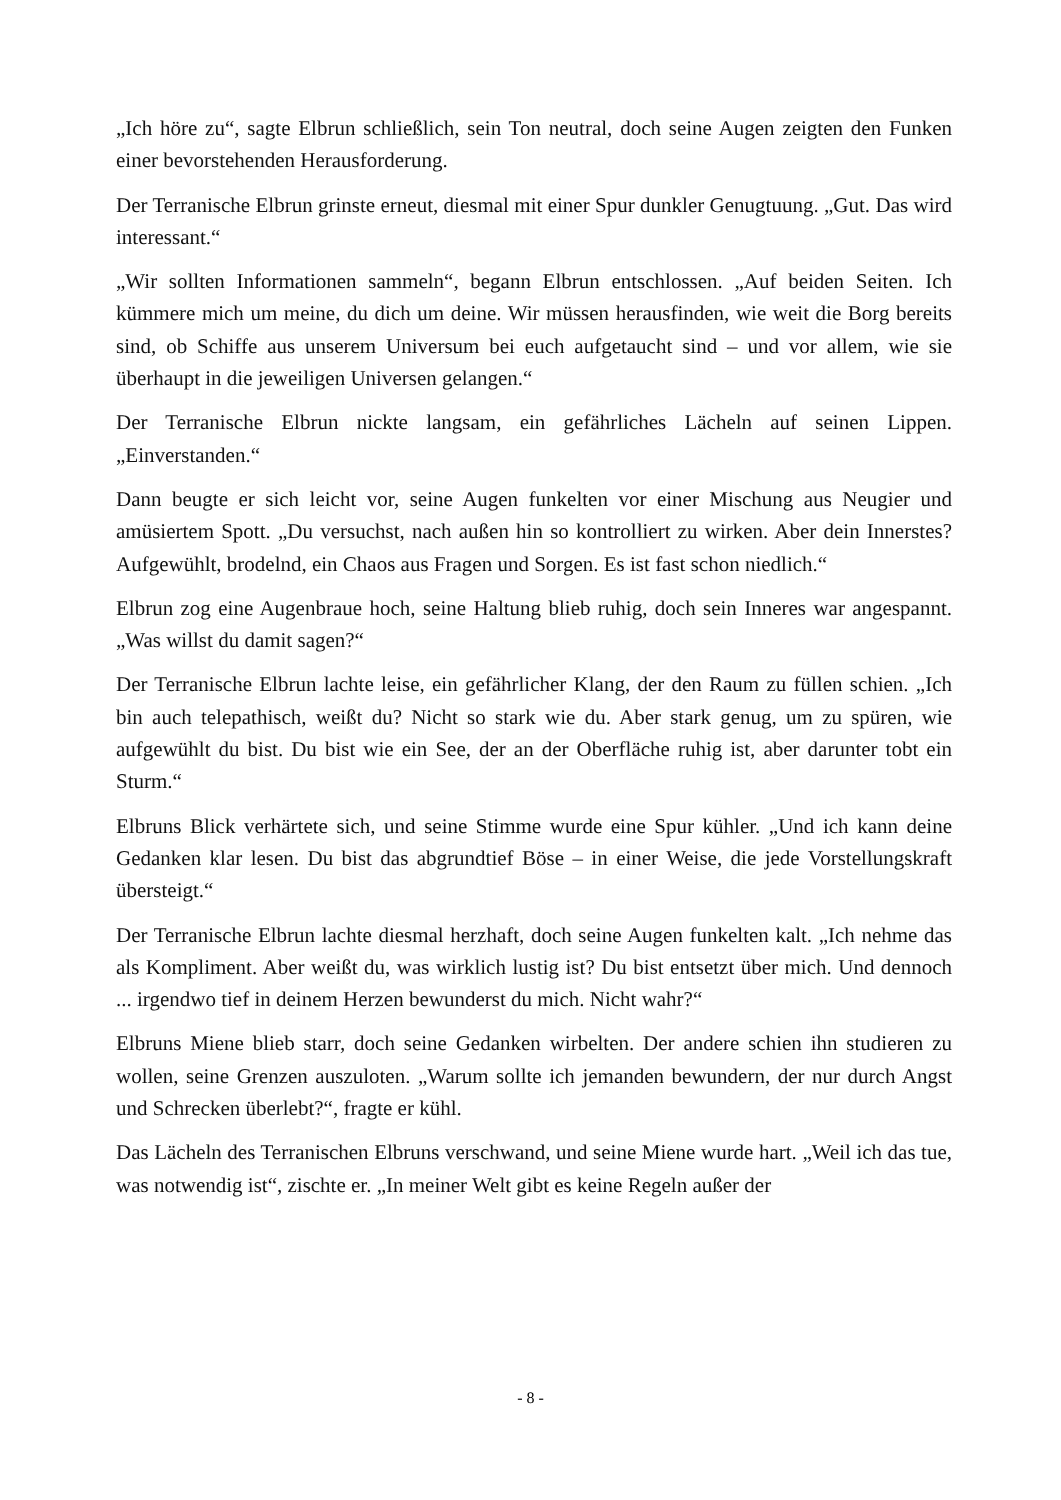„Ich höre zu“, sagte Elbrun schließlich, sein Ton neutral, doch seine Augen zeigten den Funken einer bevorstehenden Herausforderung.
Der Terranische Elbrun grinste erneut, diesmal mit einer Spur dunkler Genugtuung. „Gut. Das wird interessant.“
„Wir sollten Informationen sammeln“, begann Elbrun entschlossen. „Auf beiden Seiten. Ich kümmere mich um meine, du dich um deine. Wir müssen herausfinden, wie weit die Borg bereits sind, ob Schiffe aus unserem Universum bei euch aufgetaucht sind – und vor allem, wie sie überhaupt in die jeweiligen Universen gelangen.“
Der Terranische Elbrun nickte langsam, ein gefährliches Lächeln auf seinen Lippen. „Einverstanden.“
Dann beugte er sich leicht vor, seine Augen funkelten vor einer Mischung aus Neugier und amüsiertem Spott. „Du versuchst, nach außen hin so kontrolliert zu wirken. Aber dein Innerstes? Aufgewühlt, brodelnd, ein Chaos aus Fragen und Sorgen. Es ist fast schon niedlich.“
Elbrun zog eine Augenbraue hoch, seine Haltung blieb ruhig, doch sein Inneres war angespannt. „Was willst du damit sagen?“
Der Terranische Elbrun lachte leise, ein gefährlicher Klang, der den Raum zu füllen schien. „Ich bin auch telepathisch, weißt du? Nicht so stark wie du. Aber stark genug, um zu spüren, wie aufgewühlt du bist. Du bist wie ein See, der an der Oberfläche ruhig ist, aber darunter tobt ein Sturm.“
Elbruns Blick verhärtete sich, und seine Stimme wurde eine Spur kühler. „Und ich kann deine Gedanken klar lesen. Du bist das abgrundtief Böse – in einer Weise, die jede Vorstellungskraft übersteigt.“
Der Terranische Elbrun lachte diesmal herzhaft, doch seine Augen funkelten kalt. „Ich nehme das als Kompliment. Aber weißt du, was wirklich lustig ist? Du bist entsetzt über mich. Und dennoch ... irgendwo tief in deinem Herzen bewunderst du mich. Nicht wahr?“
Elbruns Miene blieb starr, doch seine Gedanken wirbelten. Der andere schien ihn studieren zu wollen, seine Grenzen auszuloten. „Warum sollte ich jemanden bewundern, der nur durch Angst und Schrecken überlebt?“, fragte er kühl.
Das Lächeln des Terranischen Elbruns verschwand, und seine Miene wurde hart. „Weil ich das tue, was notwendig ist“, zischte er. „In meiner Welt gibt es keine Regeln außer der
- 8 -